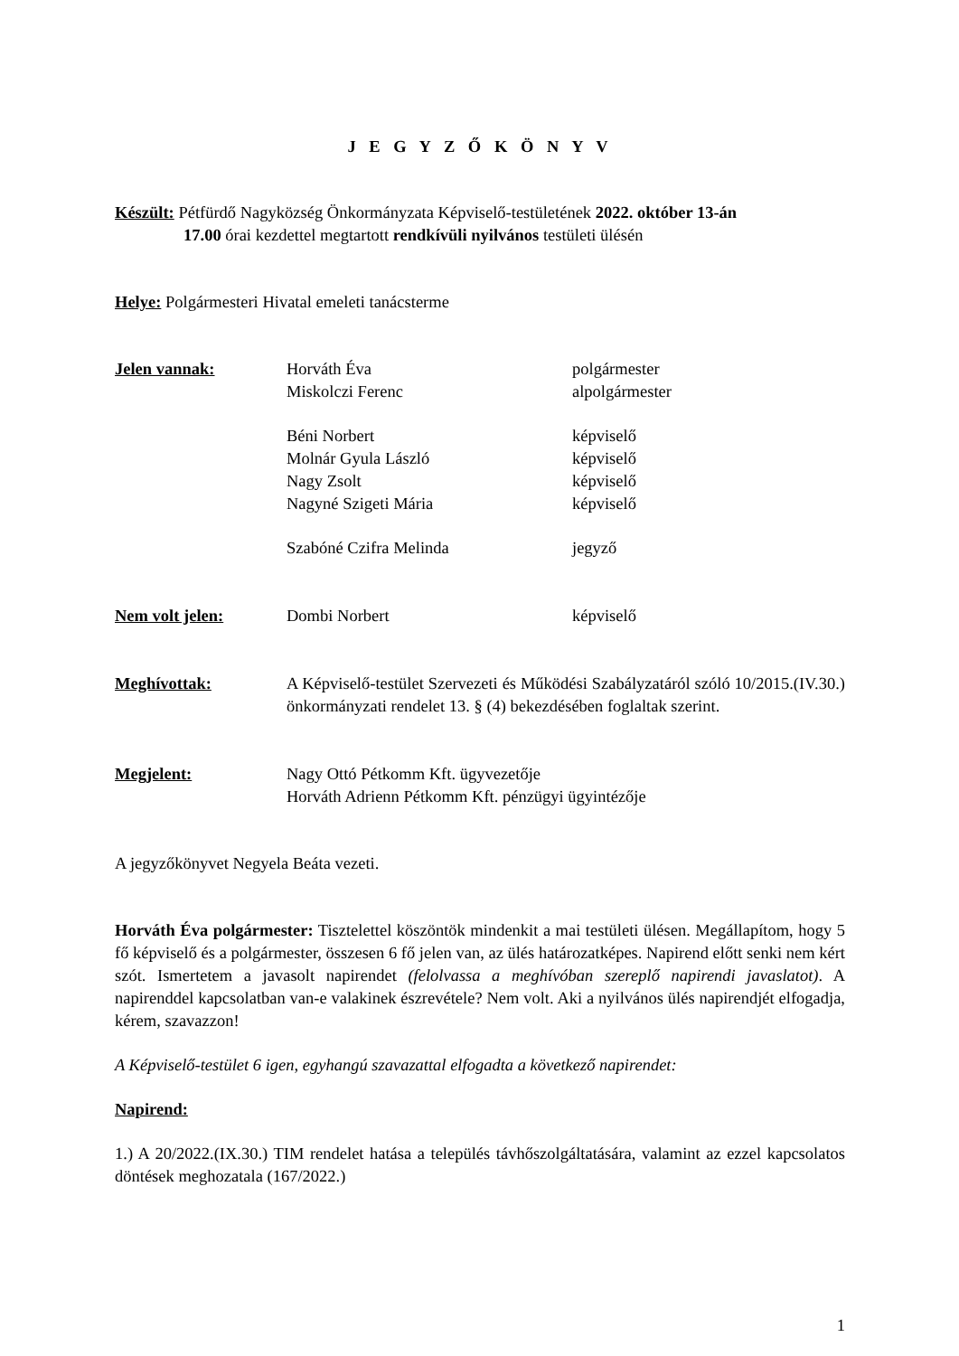J E G Y Z Ő K Ö N Y V
Készült: Pétfürdő Nagyközség Önkormányzata Képviselő-testületének 2022. október 13-án
17.00 órai kezdettel megtartott rendkívüli nyilvános testületi ülésén
Helye: Polgármesteri Hivatal emeleti tanácsterme
Jelen vannak: Horváth Éva polgármester
Miskolczi Ferenc alpolgármester
Béni Norbert képviselő
Molnár Gyula László képviselő
Nagy Zsolt képviselő
Nagyné Szigeti Mária képviselő
Szabóné Czifra Melinda jegyző
Nem volt jelen: Dombi Norbert képviselő
Meghívottak: A Képviselő-testület Szervezeti és Működési Szabályzatáról szóló 10/2015.(IV.30.) önkormányzati rendelet 13. § (4) bekezdésében foglaltak szerint.
Megjelent: Nagy Ottó Pétkomm Kft. ügyvezetője
Horváth Adrienn Pétkomm Kft. pénzügyi ügyintézője
A jegyzőkönyvet Negyela Beáta vezeti.
Horváth Éva polgármester: Tisztelettel köszöntök mindenkit a mai testületi ülésen. Megállapítom, hogy 5 fő képviselő és a polgármester, összesen 6 fő jelen van, az ülés határozatképes. Napirend előtt senki nem kért szót. Ismertetem a javasolt napirendet (felolvassa a meghívóban szereplő napirendi javaslatot). A napirenddel kapcsolatban van-e valakinek észrevétele? Nem volt. Aki a nyilvános ülés napirendjét elfogadja, kérem, szavazzon!
A Képviselő-testület 6 igen, egyhangú szavazattal elfogadta a következő napirendet:
Napirend:
1.) A 20/2022.(IX.30.) TIM rendelet hatása a település távhőszolgáltatására, valamint az ezzel kapcsolatos döntések meghozatala (167/2022.)
1